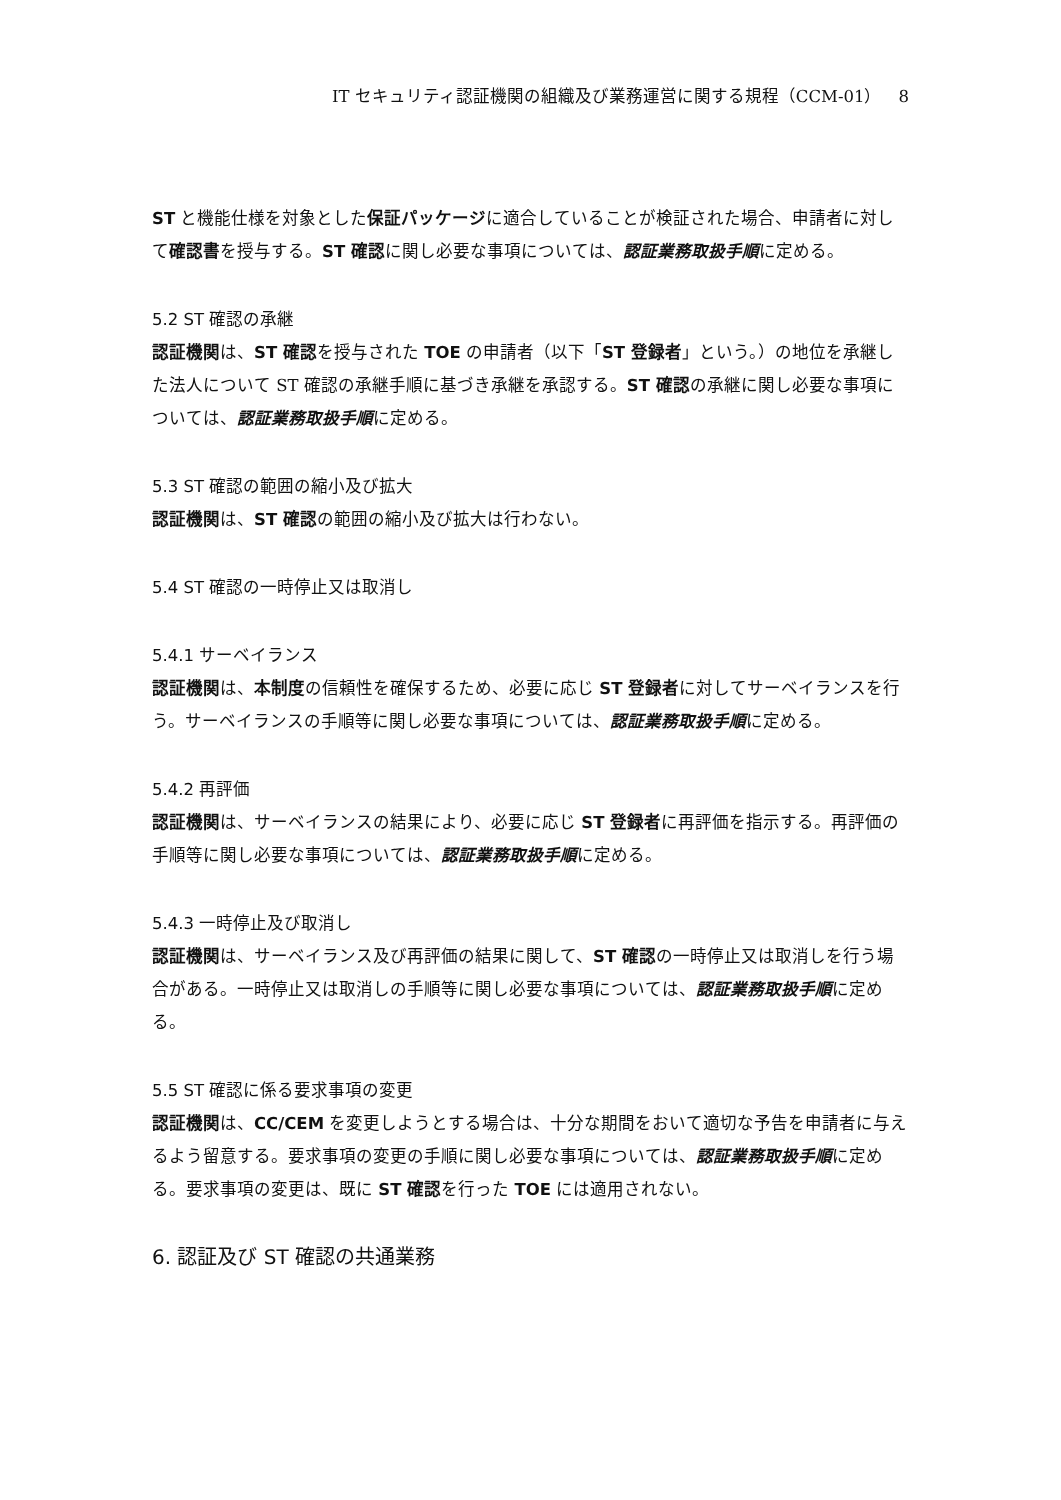IT セキュリティ認証機関の組織及び業務運営に関する規程（CCM-01）　8
ST と機能仕様を対象とした保証パッケージに適合していることが検証された場合、申請者に対して確認書を授与する。ST 確認に関し必要な事項については、認証業務取扱手順に定める。
5.2 ST 確認の承継
認証機関は、ST 確認を授与された TOE の申請者（以下「ST 登録者」という。）の地位を承継した法人について ST 確認の承継手順に基づき承継を承認する。ST 確認の承継に関し必要な事項については、認証業務取扱手順に定める。
5.3 ST 確認の範囲の縮小及び拡大
認証機関は、ST 確認の範囲の縮小及び拡大は行わない。
5.4 ST 確認の一時停止又は取消し
5.4.1 サーベイランス
認証機関は、本制度の信頼性を確保するため、必要に応じ ST 登録者に対してサーベイランスを行う。サーベイランスの手順等に関し必要な事項については、認証業務取扱手順に定める。
5.4.2 再評価
認証機関は、サーベイランスの結果により、必要に応じ ST 登録者に再評価を指示する。再評価の手順等に関し必要な事項については、認証業務取扱手順に定める。
5.4.3 一時停止及び取消し
認証機関は、サーベイランス及び再評価の結果に関して、ST 確認の一時停止又は取消しを行う場合がある。一時停止又は取消しの手順等に関し必要な事項については、認証業務取扱手順に定める。
5.5 ST 確認に係る要求事項の変更
認証機関は、CC/CEM を変更しようとする場合は、十分な期間をおいて適切な予告を申請者に与えるよう留意する。要求事項の変更の手順に関し必要な事項については、認証業務取扱手順に定める。要求事項の変更は、既に ST 確認を行った TOE には適用されない。
6. 認証及び ST 確認の共通業務